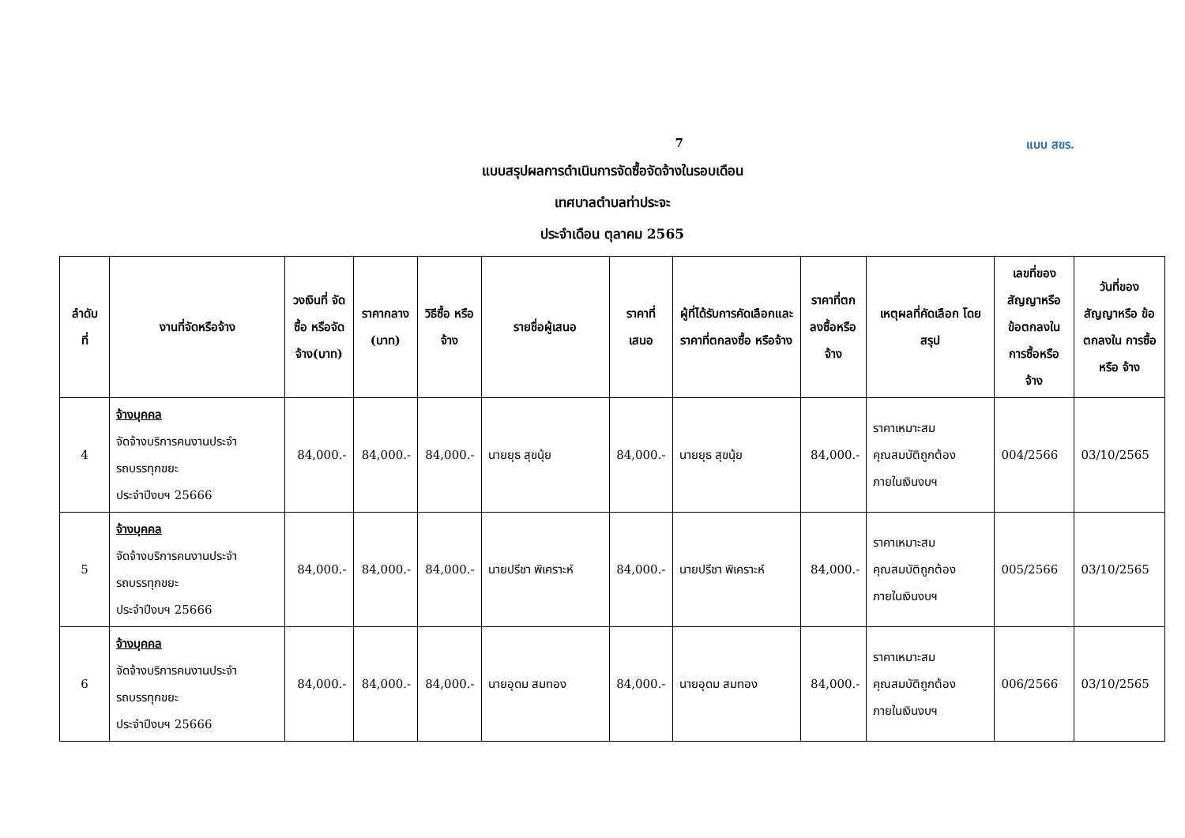7 แบบ สขร.
แบบสรุปผลการดำเนินการจัดซื้อจัดจ้างในรอบเดือน
เทศบาลตำบลท่าประจะ
ประจำเดือน ตุลาคม 2565
| ลำดับ ที่ | งานที่จัดหรือจ้าง | วงเงินที่ จัดซื้อ หรือจัด จ้าง(บาท) | ราคากลาง (บาท) | วิธีซื้อ หรือจ้าง | รายชื่อผู้เสนอ | ราคาที่ เสนอ | ผู้ที่ได้รับการคัดเลือกและราคาที่ตกลงซื้อ หรือจ้าง | ราคาที่ตก ลงซื้อหรือ จ้าง | เหตุผลที่คัดเลือก โดยสรุป | เลขที่ของ สัญญาหรือ ข้อตกลงใน การซื้อหรือ จ้าง | วันที่ของ สัญญาหรือ ข้อตกลงใน การซื้อหรือ จ้าง |
| --- | --- | --- | --- | --- | --- | --- | --- | --- | --- | --- | --- |
| 4 | จ้างบุคคล จัดจ้างบริการคนงานประจำ รถบรรทุกขยะ ประจำปีงบฯ 25666 | 84,000.- | 84,000.- | 84,000.- | นายยุธ สุขนุ้ย | 84,000.- | นายยุธ สุขนุ้ย | 84,000.- | ราคาเหมาะสม คุณสมบัติถูกต้อง ภายในเงินงบฯ | 004/2566 | 03/10/2565 |
| 5 | จ้างบุคคล จัดจ้างบริการคนงานประจำ รถบรรทุกขยะ ประจำปีงบฯ 25666 | 84,000.- | 84,000.- | 84,000.- | นายปรีชา พิเคราะห์ | 84,000.- | นายปรีชา พิเคราะห์ | 84,000.- | ราคาเหมาะสม คุณสมบัติถูกต้อง ภายในเงินงบฯ | 005/2566 | 03/10/2565 |
| 6 | จ้างบุคคล จัดจ้างบริการคนงานประจำ รถบรรทุกขยะ ประจำปีงบฯ 25666 | 84,000.- | 84,000.- | 84,000.- | นายอุดม สมทอง | 84,000.- | นายอุดม สมทอง | 84,000.- | ราคาเหมาะสม คุณสมบัติถูกต้อง ภายในเงินงบฯ | 006/2566 | 03/10/2565 |